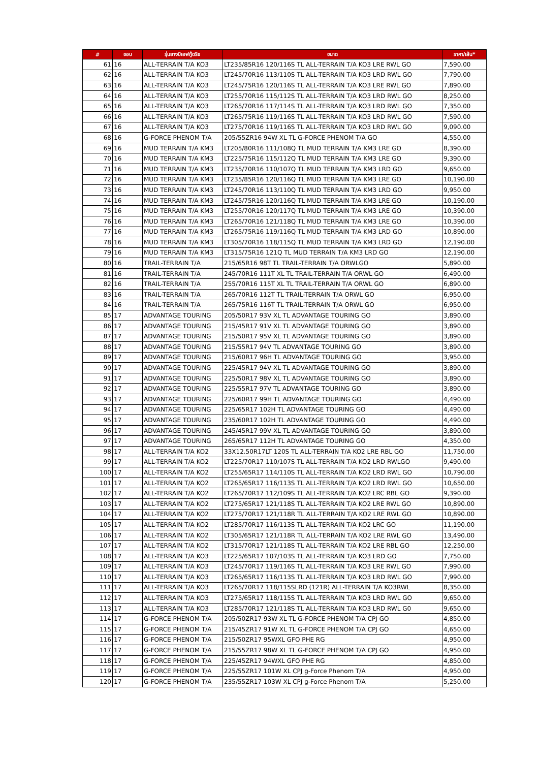| # | ขอบ | รุ่นยางบีเอฟกู๊ดริช | ขนาด | ราคา/เส้น* |
| --- | --- | --- | --- | --- |
| 61 | 16 | ALL-TERRAIN T/A KO3 | LT235/85R16 120/116S TL ALL-TERRAIN T/A KO3 LRE RWL GO | 7,590.00 |
| 62 | 16 | ALL-TERRAIN T/A KO3 | LT245/70R16 113/110S TL ALL-TERRAIN T/A KO3 LRD RWL GO | 7,790.00 |
| 63 | 16 | ALL-TERRAIN T/A KO3 | LT245/75R16 120/116S TL ALL-TERRAIN T/A KO3 LRE RWL GO | 7,890.00 |
| 64 | 16 | ALL-TERRAIN T/A KO3 | LT255/70R16 115/112S TL ALL-TERRAIN T/A KO3 LRD RWL GO | 8,250.00 |
| 65 | 16 | ALL-TERRAIN T/A KO3 | LT265/70R16 117/114S TL ALL-TERRAIN T/A KO3 LRD RWL GO | 7,350.00 |
| 66 | 16 | ALL-TERRAIN T/A KO3 | LT265/75R16 119/116S TL ALL-TERRAIN T/A KO3 LRD RWL GO | 7,590.00 |
| 67 | 16 | ALL-TERRAIN T/A KO3 | LT275/70R16 119/116S TL ALL-TERRAIN T/A KO3 LRD RWL GO | 9,090.00 |
| 68 | 16 | G-FORCE PHENOM T/A | 205/55ZR16 94W XL TL G-FORCE PHENOM T/A GO | 4,550.00 |
| 69 | 16 | MUD TERRAIN T/A KM3 | LT205/80R16 111/108Q TL MUD TERRAIN T/A KM3 LRE GO | 8,390.00 |
| 70 | 16 | MUD TERRAIN T/A KM3 | LT225/75R16 115/112Q TL MUD TERRAIN T/A KM3 LRE GO | 9,390.00 |
| 71 | 16 | MUD TERRAIN T/A KM3 | LT235/70R16 110/107Q TL MUD TERRAIN T/A KM3 LRD GO | 9,650.00 |
| 72 | 16 | MUD TERRAIN T/A KM3 | LT235/85R16 120/116Q TL MUD TERRAIN T/A KM3 LRE GO | 10,190.00 |
| 73 | 16 | MUD TERRAIN T/A KM3 | LT245/70R16 113/110Q TL MUD TERRAIN T/A KM3 LRD GO | 9,950.00 |
| 74 | 16 | MUD TERRAIN T/A KM3 | LT245/75R16 120/116Q TL MUD TERRAIN T/A KM3 LRE GO | 10,190.00 |
| 75 | 16 | MUD TERRAIN T/A KM3 | LT255/70R16 120/117Q TL MUD TERRAIN T/A KM3 LRE GO | 10,390.00 |
| 76 | 16 | MUD TERRAIN T/A KM3 | LT265/70R16 121/118Q TL MUD TERRAIN T/A KM3 LRE GO | 10,390.00 |
| 77 | 16 | MUD TERRAIN T/A KM3 | LT265/75R16 119/116Q TL MUD TERRAIN T/A KM3 LRD GO | 10,890.00 |
| 78 | 16 | MUD TERRAIN T/A KM3 | LT305/70R16 118/115Q TL MUD TERRAIN T/A KM3 LRD GO | 12,190.00 |
| 79 | 16 | MUD TERRAIN T/A KM3 | LT315/75R16 121Q TL MUD TERRAIN T/A KM3 LRD GO | 12,190.00 |
| 80 | 16 | TRAIL-TERRAIN T/A | 215/65R16 98T TL TRAIL-TERRAIN T/A ORWLGO | 5,890.00 |
| 81 | 16 | TRAIL-TERRAIN T/A | 245/70R16 111T XL TL TRAIL-TERRAIN T/A ORWL GO | 6,490.00 |
| 82 | 16 | TRAIL-TERRAIN T/A | 255/70R16 115T XL TL TRAIL-TERRAIN T/A ORWL GO | 6,890.00 |
| 83 | 16 | TRAIL-TERRAIN T/A | 265/70R16 112T TL TRAIL-TERRAIN T/A ORWL GO | 6,950.00 |
| 84 | 16 | TRAIL-TERRAIN T/A | 265/75R16 116T TL TRAIL-TERRAIN T/A ORWL GO | 6,950.00 |
| 85 | 17 | ADVANTAGE TOURING | 205/50R17 93V XL TL ADVANTAGE TOURING GO | 3,890.00 |
| 86 | 17 | ADVANTAGE TOURING | 215/45R17 91V XL TL ADVANTAGE TOURING GO | 3,890.00 |
| 87 | 17 | ADVANTAGE TOURING | 215/50R17 95V XL TL ADVANTAGE TOURING GO | 3,890.00 |
| 88 | 17 | ADVANTAGE TOURING | 215/55R17 94V TL ADVANTAGE TOURING GO | 3,890.00 |
| 89 | 17 | ADVANTAGE TOURING | 215/60R17 96H TL ADVANTAGE TOURING GO | 3,950.00 |
| 90 | 17 | ADVANTAGE TOURING | 225/45R17 94V XL TL ADVANTAGE TOURING GO | 3,890.00 |
| 91 | 17 | ADVANTAGE TOURING | 225/50R17 98V XL TL ADVANTAGE TOURING GO | 3,890.00 |
| 92 | 17 | ADVANTAGE TOURING | 225/55R17 97V TL ADVANTAGE TOURING GO | 3,890.00 |
| 93 | 17 | ADVANTAGE TOURING | 225/60R17 99H TL ADVANTAGE TOURING GO | 4,490.00 |
| 94 | 17 | ADVANTAGE TOURING | 225/65R17 102H TL ADVANTAGE TOURING GO | 4,490.00 |
| 95 | 17 | ADVANTAGE TOURING | 235/60R17 102H TL ADVANTAGE TOURING GO | 4,490.00 |
| 96 | 17 | ADVANTAGE TOURING | 245/45R17 99V XL TL ADVANTAGE TOURING GO | 3,890.00 |
| 97 | 17 | ADVANTAGE TOURING | 265/65R17 112H TL ADVANTAGE TOURING GO | 4,350.00 |
| 98 | 17 | ALL-TERRAIN T/A KO2 | 33X12.50R17LT 120S TL ALL-TERRAIN T/A KO2 LRE RBL GO | 11,750.00 |
| 99 | 17 | ALL-TERRAIN T/A KO2 | LT225/70R17 110/107S TL ALL-TERRAIN T/A KO2 LRD RWLGO | 9,490.00 |
| 100 | 17 | ALL-TERRAIN T/A KO2 | LT255/65R17 114/110S TL ALL-TERRAIN T/A KO2 LRD RWL GO | 10,790.00 |
| 101 | 17 | ALL-TERRAIN T/A KO2 | LT265/65R17 116/113S TL ALL-TERRAIN T/A KO2 LRD RWL GO | 10,650.00 |
| 102 | 17 | ALL-TERRAIN T/A KO2 | LT265/70R17 112/109S TL ALL-TERRAIN T/A KO2 LRC RBL GO | 9,390.00 |
| 103 | 17 | ALL-TERRAIN T/A KO2 | LT275/65R17 121/118S TL ALL-TERRAIN T/A KO2 LRE RWL GO | 10,890.00 |
| 104 | 17 | ALL-TERRAIN T/A KO2 | LT275/70R17 121/118R TL ALL-TERRAIN T/A KO2 LRE RWL GO | 10,890.00 |
| 105 | 17 | ALL-TERRAIN T/A KO2 | LT285/70R17 116/113S TL ALL-TERRAIN T/A KO2 LRC GO | 11,190.00 |
| 106 | 17 | ALL-TERRAIN T/A KO2 | LT305/65R17 121/118R TL ALL-TERRAIN T/A KO2 LRE RWL GO | 13,490.00 |
| 107 | 17 | ALL-TERRAIN T/A KO2 | LT315/70R17 121/118S TL ALL-TERRAIN T/A KO2 LRE RBL GO | 12,250.00 |
| 108 | 17 | ALL-TERRAIN T/A KO3 | LT225/65R17 107/103S TL ALL-TERRAIN T/A KO3 LRD GO | 7,750.00 |
| 109 | 17 | ALL-TERRAIN T/A KO3 | LT245/70R17 119/116S TL ALL-TERRAIN T/A KO3 LRE RWL GO | 7,990.00 |
| 110 | 17 | ALL-TERRAIN T/A KO3 | LT265/65R17 116/113S TL ALL-TERRAIN T/A KO3 LRD RWL GO | 7,990.00 |
| 111 | 17 | ALL-TERRAIN T/A KO3 | LT265/70R17 118/115SLRD (121R) ALL-TERRAIN T/A KO3RWL | 8,350.00 |
| 112 | 17 | ALL-TERRAIN T/A KO3 | LT275/65R17 118/115S TL ALL-TERRAIN T/A KO3 LRD RWL GO | 9,650.00 |
| 113 | 17 | ALL-TERRAIN T/A KO3 | LT285/70R17 121/118S TL ALL-TERRAIN T/A KO3 LRD RWL G0 | 9,650.00 |
| 114 | 17 | G-FORCE PHENOM T/A | 205/50ZR17 93W XL TL G-FORCE PHENOM T/A CPJ GO | 4,850.00 |
| 115 | 17 | G-FORCE PHENOM T/A | 215/45ZR17 91W XL TL G-FORCE PHENOM T/A CPJ GO | 4,650.00 |
| 116 | 17 | G-FORCE PHENOM T/A | 215/50ZR17 95WXL GFO PHE RG | 4,950.00 |
| 117 | 17 | G-FORCE PHENOM T/A | 215/55ZR17 98W XL TL G-FORCE PHENOM T/A CPJ GO | 4,950.00 |
| 118 | 17 | G-FORCE PHENOM T/A | 225/45ZR17 94WXL GFO PHE RG | 4,850.00 |
| 119 | 17 | G-FORCE PHENOM T/A | 225/55ZR17 101W XL CPJ g-Force Phenom T/A | 4,950.00 |
| 120 | 17 | G-FORCE PHENOM T/A | 235/55ZR17 103W XL CPJ g-Force Phenom T/A | 5,250.00 |